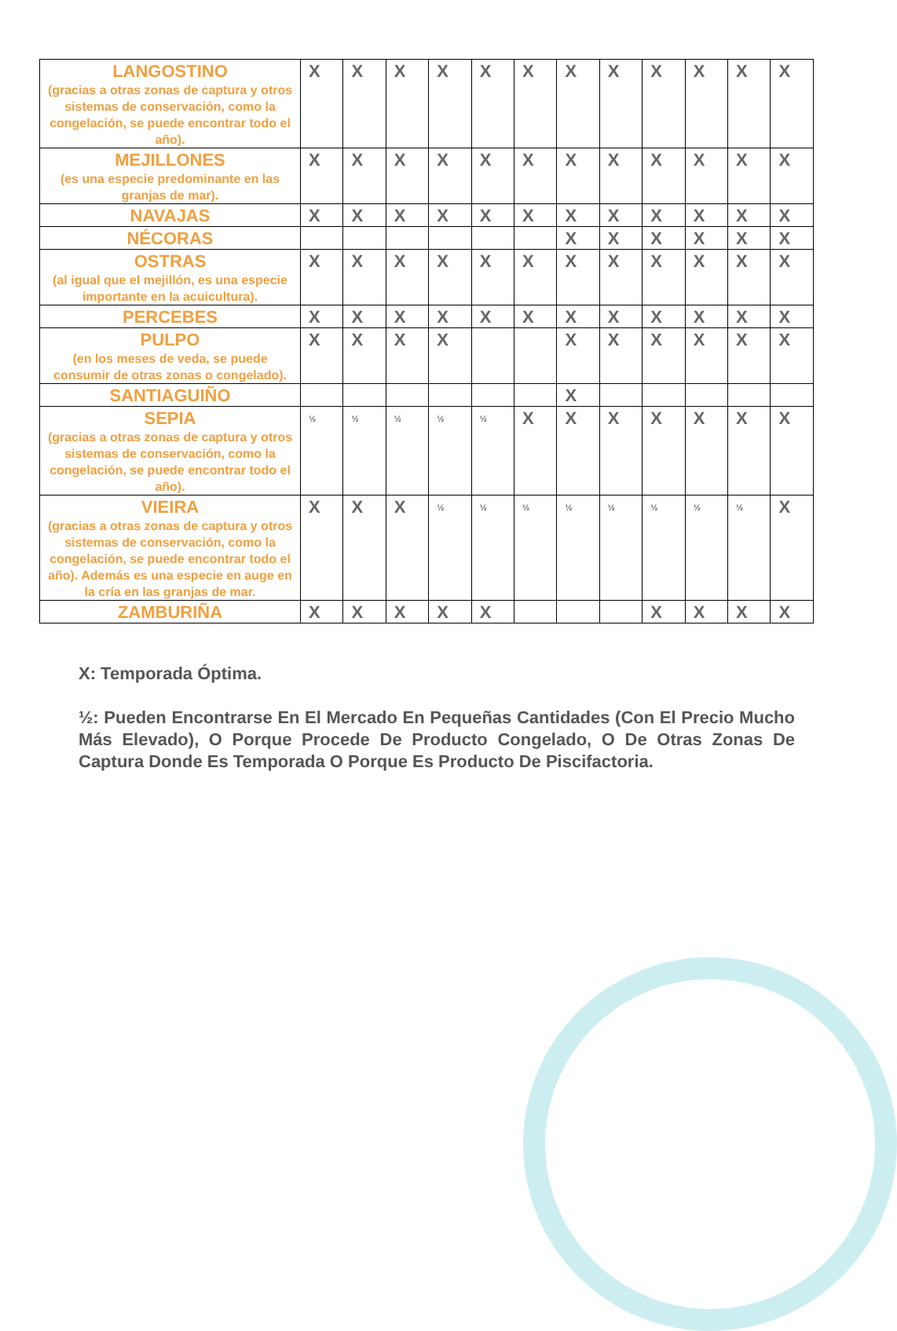| LANGOSTINO (gracias a otras zonas de captura y otros sistemas de conservación, como la congelación, se puede encontrar todo el año). | X | X | X | X | X | X | X | X | X | X | X | X |
| MEJILLONES (es una especie predominante en las granjas de mar). | X | X | X | X | X | X | X | X | X | X | X | X |
| NAVAJAS | X | X | X | X | X | X | X | X | X | X | X | X |
| NÉCORAS | | | | | | | X | X | X | X | X | X |
| OSTRAS (al igual que el mejillón, es una especie importante en la acuicultura). | X | X | X | X | X | X | X | X | X | X | X | X |
| PERCEBES | X | X | X | X | X | X | X | X | X | X | X | X |
| PULPO (en los meses de veda, se puede consumir de otras zonas o congelado). | X | X | X | X | | | X | X | X | X | X | X |
| SANTIAGUIÑO | | | | | | | X | | | | | |
| SEPIA (gracias a otras zonas de captura y otros sistemas de conservación, como la congelación, se puede encontrar todo el año). | ½ | ½ | ½ | ½ | ½ | X | X | X | X | X | X | X |
| VIEIRA (gracias a otras zonas de captura y otros sistemas de conservación, como la congelación, se puede encontrar todo el año). Además es una especie en auge en la cría en las granjas de mar. | X | X | X | ½ | ½ | ½ | ½ | ½ | ½ | ½ | ½ | X |
| ZAMBURIÑA | X | X | X | X | X | | | | X | X | X | X |
X: Temporada Óptima.
½: Pueden Encontrarse En El Mercado En Pequeñas Cantidades (Con El Precio Mucho Más Elevado), O Porque Procede De Producto Congelado, O De Otras Zonas De Captura Donde Es Temporada O Porque Es Producto De Piscifactoria.